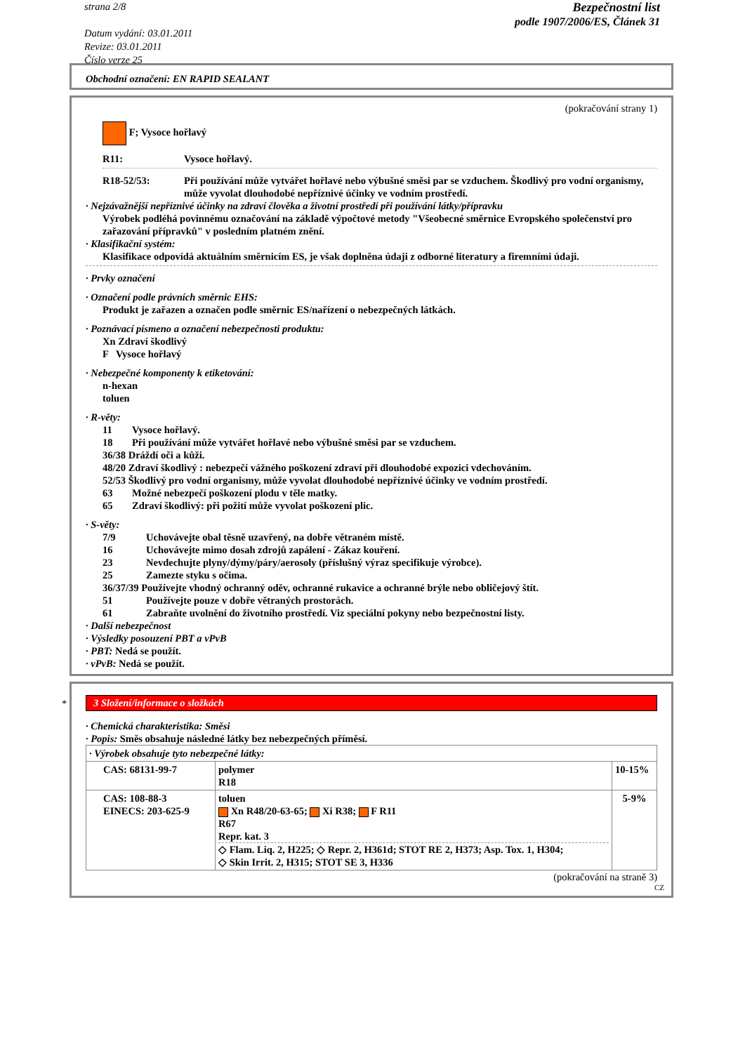strana 2/8
Datum vydání: 03.01.2011
Revize: 03.01.2011
Číslo verze 25
Bezpečnostní list
podle 1907/2006/ES, Článek 31
Obchodní označení: EN RAPID SEALANT
(pokračování strany 1)
F; Vysoce hořlavý
R11: Vysoce hořlavý.
R18-52/53: Při používání může vytvářet hořlavé nebo výbušné směsi par se vzduchem. Škodlivý pro vodní organismy, může vyvolat dlouhodobé nepříznivé účinky ve vodním prostředí.
· Nejzávažnější nepříznivé účinky na zdraví člověka a životní prostředí při používání látky/přípravku
Výrobek podléhá povinnému označování na základě výpočtové metody "Všeobecné směrnice Evropského společenství pro zařazování přípravků" v posledním platném znění.
· Klasifikační systém:
Klasifikace odpovídá aktuálním směrnicím ES, je však doplněna údaji z odborné literatury a firemními údaji.
· Prvky označení
· Označení podle právních směrnic EHS:
Produkt je zařazen a označen podle směrnic ES/nařízení o nebezpečných látkách.
· Poznávací písmeno a označení nebezpečnosti produktu:
Xn Zdraví škodlivý
F Vysoce hořlavý
· Nebezpečné komponenty k etiketování:
n-hexan
toluen
· R-věty:
11 Vysoce hořlavý.
18 Při používání může vytvářet hořlavé nebo výbušné směsi par se vzduchem.
36/38 Dráždí oči a kůži.
48/20 Zdraví škodlivý : nebezpečí vážného poškození zdraví při dlouhodobé expozici vdechováním.
52/53 Škodlivý pro vodní organismy, může vyvolat dlouhodobé nepříznivé účinky ve vodním prostředí.
63 Možné nebezpečí poškození plodu v těle matky.
65 Zdraví škodlivý: při požití může vyvolat poškození plic.
· S-věty:
7/9 Uchovávejte obal těsně uzavřený, na dobře větraném místě.
16 Uchovávejte mimo dosah zdrojů zapálení - Zákaz kouření.
23 Nevdechujte plyny/dýmy/páry/aerosoly (příslušný výraz specifikuje výrobce).
25 Zamezte styku s očima.
36/37/39 Používejte vhodný ochranný oděv, ochranné rukavice a ochranné brýle nebo obličejový štít.
51 Používejte pouze v dobře větraných prostorách.
61 Zabraňte uvolnění do životního prostředí. Viz speciální pokyny nebo bezpečnostní listy.
· Další nebezpečnost
· Výsledky posouzení PBT a vPvB
· PBT: Nedá se použít.
· vPvB: Nedá se použít.
*
3 Složení/informace o složkách
· Chemická charakteristika: Směsi
· Popis: Směs obsahuje následné látky bez nebezpečných příměsí.
| · Výrobek obsahuje tyto nebezpečné látky: | | |
| CAS: 68131-99-7 | polymer R18 | 10-15% |
| CAS: 108-88-3 EINECS: 203-625-9 | toluen Xn R48/20-63-65; Xi R38; F R11 R67 Repr. kat. 3 ◇ Flam. Liq. 2, H225; ◇ Repr. 2, H361d; STOT RE 2, H373; Asp. Tox. 1, H304; ◇ Skin Irrit. 2, H315; STOT SE 3, H336 | 5-9% |
(pokračování na straně 3)
CZ